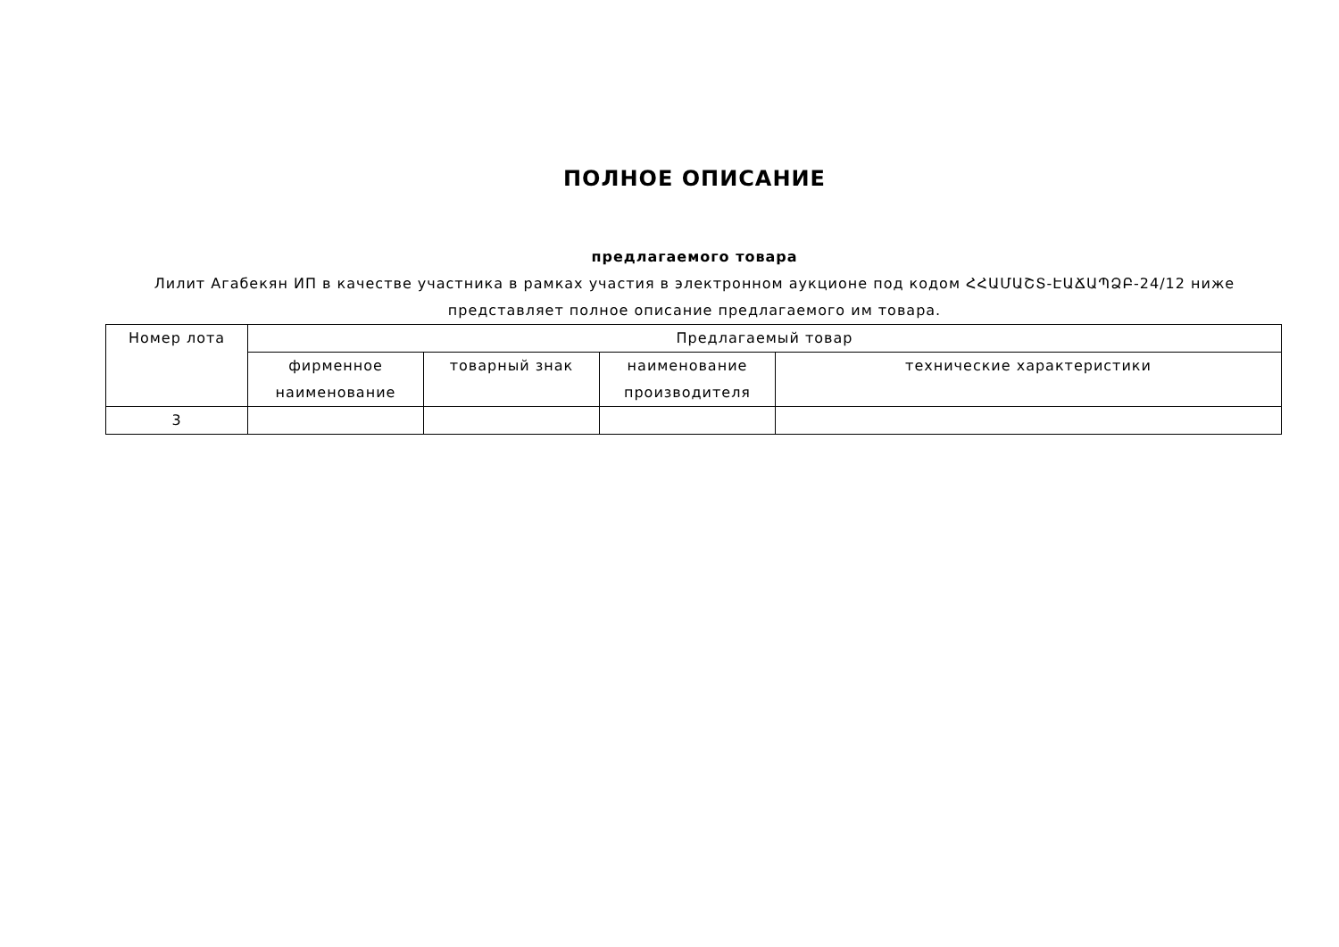ПОЛНОЕ ОПИСАНИЕ
предлагаемого товара
Лилит Агабекян ИП в качестве участника в рамках участия в электронном аукционе под кодом ՀՀԱՄԱՇՏ-ԷԱՃԱՊՁԲ-24/12 ниже представляет полное описание предлагаемого им товара.
| Номер лота | Предлагаемый товар | | | |
| --- | --- | --- | --- | --- |
| | фирменное наименование | товарный знак | наименование производителя | технические характеристики |
| 3 | | | | |